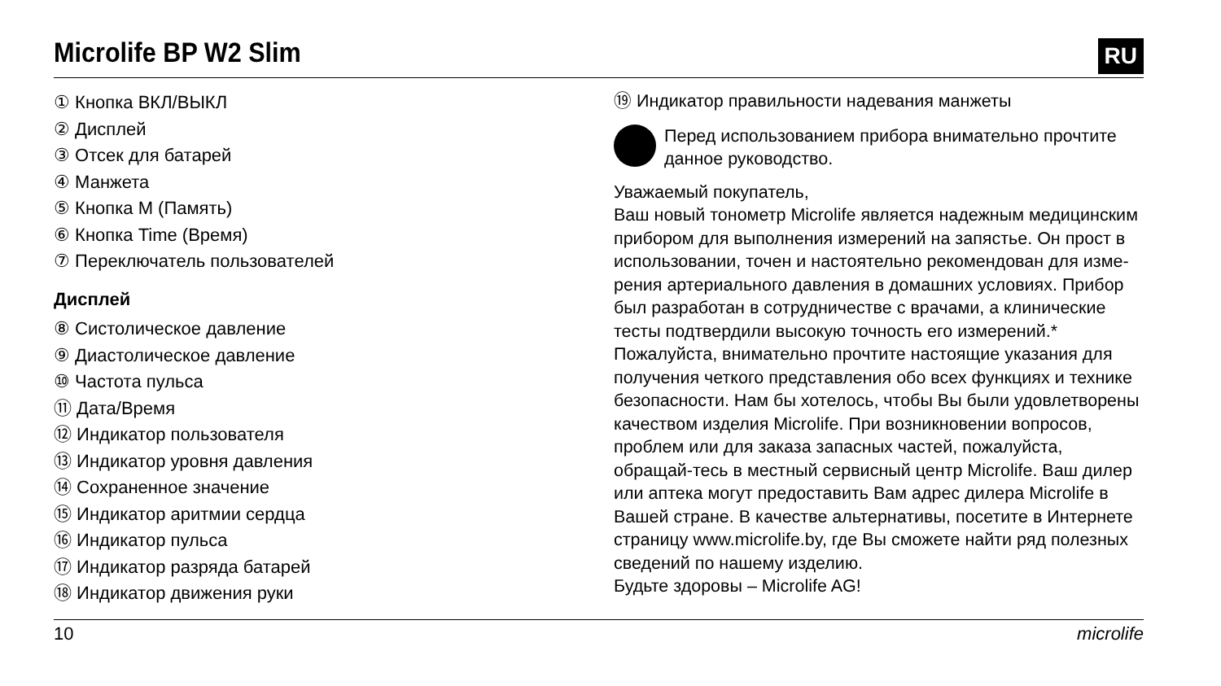Microlife BP W2 Slim
RU
① Кнопка ВКЛ/ВЫКЛ
② Дисплей
③ Отсек для батарей
④ Манжета
⑤ Кнопка M (Память)
⑥ Кнопка Time (Время)
⑦ Переключатель пользователей
Дисплей
⑧ Систолическое давление
⑨ Диастолическое давление
⑩ Частота пульса
⑪ Дата/Время
⑫ Индикатор пользователя
⑬ Индикатор уровня давления
⑭ Сохраненное значение
⑮ Индикатор аритмии сердца
⑯ Индикатор пульса
⑰ Индикатор разряда батарей
⑱ Индикатор движения руки
⑲ Индикатор правильности надевания манжеты
Перед использованием прибора внимательно прочтите данное руководство.
Уважаемый покупатель,
Ваш новый тонометр Microlife является надежным медицинским прибором для выполнения измерений на запястье. Он прост в использовании, точен и настоятельно рекомендован для изме-рения артериального давления в домашних условиях. Прибор был разработан в сотрудничестве с врачами, а клинические тесты подтвердили высокую точность его измерений.*
Пожалуйста, внимательно прочтите настоящие указания для получения четкого представления обо всех функциях и технике безопасности. Нам бы хотелось, чтобы Вы были удовлетворены качеством изделия Microlife. При возникновении вопросов, проблем или для заказа запасных частей, пожалуйста, обращай-тесь в местный сервисный центр Microlife. Ваш дилер или аптека могут предоставить Вам адрес дилера Microlife в Вашей стране. В качестве альтернативы, посетите в Интернете страницу www.microlife.by, где Вы сможете найти ряд полезных сведений по нашему изделию.
Будьте здоровы – Microlife AG!
10 microlife